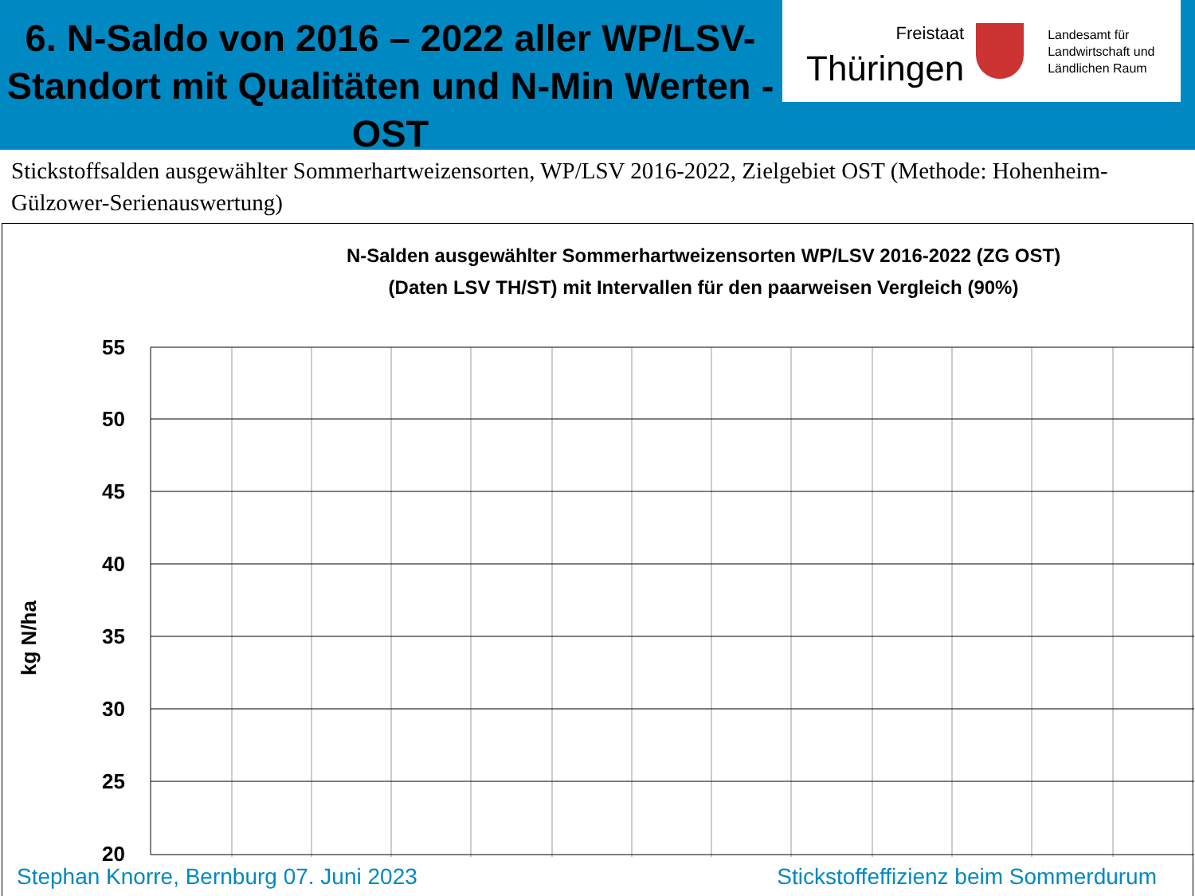6. N-Saldo von 2016 – 2022 aller WP/LSV-Standort mit Qualitäten und N-Min Werten - OST
Freistaat
Thüringen
Landesamt für
Landwirtschaft und
Ländlichen Raum
Stickstoffsalden ausgewählter Sommerhartweizensorten, WP/LSV 2016-2022, Zielgebiet OST (Methode: Hohenheim-Gülzower-Serienauswertung)
N-Salden ausgewählter Sommerhartweizensorten WP/LSV 2016-2022 (ZG OST)
(Daten LSV TH/ST) mit Intervallen für den paarweisen Vergleich (90%)
kg N/ha
55
50
45
40
35
30
25
20
Stephan Knorre, Bernburg 07. Juni 2023 Stickstoffeffizienz beim Sommerdurum